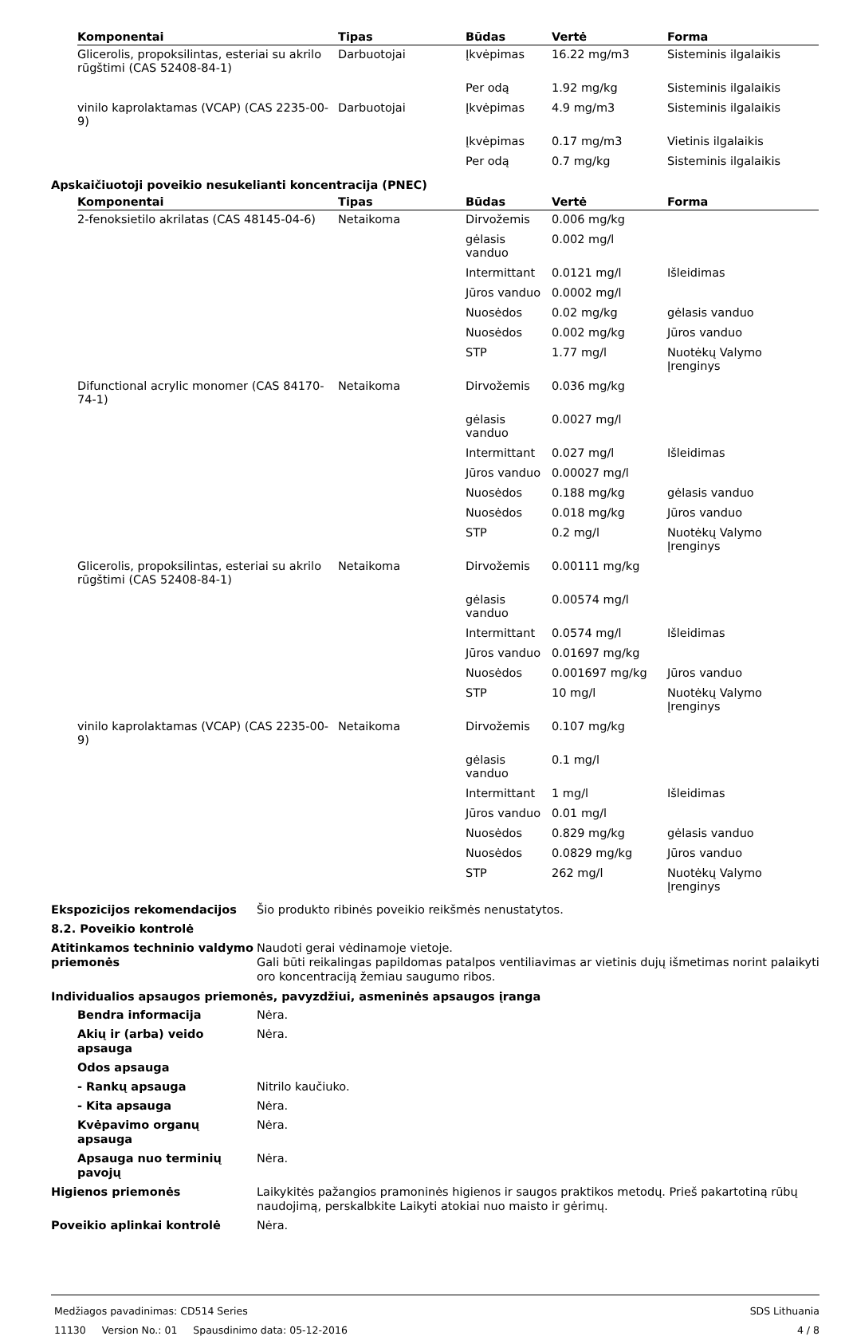| Komponentai | Tipas | Būdas | Vertė | Forma |
| --- | --- | --- | --- | --- |
| Glicerolis, propoksilintas, esteriai su akrilo rūgštimi (CAS 52408-84-1) | Darbuotojai | Įkvėpimas | 16.22 mg/m3 | Sisteminis ilgalaikis |
| | | Per odą | 1.92 mg/kg | Sisteminis ilgalaikis |
| vinilo kaprolaktamas (VCAP) (CAS 2235-00-9) | Darbuotojai | Įkvėpimas | 4.9 mg/m3 | Sisteminis ilgalaikis |
| | | Įkvėpimas | 0.17 mg/m3 | Vietinis ilgalaikis |
| | | Per odą | 0.7 mg/kg | Sisteminis ilgalaikis |
Apskaičiuotoji poveikio nesukelianti koncentracija (PNEC)
| Komponentai | Tipas | Būdas | Vertė | Forma |
| --- | --- | --- | --- | --- |
| 2-fenoksietilo akrilatas (CAS 48145-04-6) | Netaikoma | Dirvožemis | 0.006 mg/kg | |
| | | gėlasis vanduo | 0.002 mg/l | |
| | | Intermittant | 0.0121 mg/l | Išleidimas |
| | | Jūros vanduo | 0.0002 mg/l | |
| | | Nuosėdos | 0.02 mg/kg | gėlasis vanduo |
| | | Nuosėdos | 0.002 mg/kg | Jūros vanduo |
| | | STP | 1.77 mg/l | Nuotėkų Valymo Įrenginys |
| Difunctional acrylic monomer (CAS 84170-74-1) | Netaikoma | Dirvožemis | 0.036 mg/kg | |
| | | gėlasis vanduo | 0.0027 mg/l | |
| | | Intermittant | 0.027 mg/l | Išleidimas |
| | | Jūros vanduo | 0.00027 mg/l | |
| | | Nuosėdos | 0.188 mg/kg | gėlasis vanduo |
| | | Nuosėdos | 0.018 mg/kg | Jūros vanduo |
| | | STP | 0.2 mg/l | Nuotėkų Valymo Įrenginys |
| Glicerolis, propoksilintas, esteriai su akrilo rūgštimi (CAS 52408-84-1) | Netaikoma | Dirvožemis | 0.00111 mg/kg | |
| | | gėlasis vanduo | 0.00574 mg/l | |
| | | Intermittant | 0.0574 mg/l | Išleidimas |
| | | Jūros vanduo | 0.01697 mg/kg | |
| | | Nuosėdos | 0.001697 mg/kg | Jūros vanduo |
| | | STP | 10 mg/l | Nuotėkų Valymo Įrenginys |
| vinilo kaprolaktamas (VCAP) (CAS 2235-00-9) | Netaikoma | Dirvožemis | 0.107 mg/kg | |
| | | gėlasis vanduo | 0.1 mg/l | |
| | | Intermittant | 1 mg/l | Išleidimas |
| | | Jūros vanduo | 0.01 mg/l | |
| | | Nuosėdos | 0.829 mg/kg | gėlasis vanduo |
| | | Nuosėdos | 0.0829 mg/kg | Jūros vanduo |
| | | STP | 262 mg/l | Nuotėkų Valymo Įrenginys |
Ekspozicijos rekomendacijos Šio produkto ribinės poveikio reikšmės nenustatytos.
8.2. Poveikio kontrolė
Atitinkamos techninio valdymo priemonės
Naudoti gerai vėdinamoje vietoje.
Gali būti reikalingas papildomas patalpos ventiliavimas ar vietinis dujų išmetimas norint palaikyti oro koncentraciją žemiau saugumo ribos.
Individualios apsaugos priemonės, pavyzdžiui, asmeninės apsaugos įranga
Bendra informacija Nėra.
Akių ir (arba) veido apsauga
Nėra.
Odos apsauga
- Rankų apsauga Nitrilo kaučiuko.
- Kita apsauga Nėra.
Kvėpavimo organų apsauga Nėra.
Apsauga nuo terminių pavojų
Nėra.
Higienos priemonės Laikykitės pažangios pramoninės higienos ir saugos praktikos metodų. Prieš pakartotiną rūbų naudojimą, perskalbkite Laikyti atokiai nuo maisto ir gėrimų.
Poveikio aplinkai kontrolė Nėra.
Medžiagos pavadinimas: CD514 Series
11130 Version No.: 01 Spausdinimo data: 05-12-2016
SDS Lithuania
4 / 8